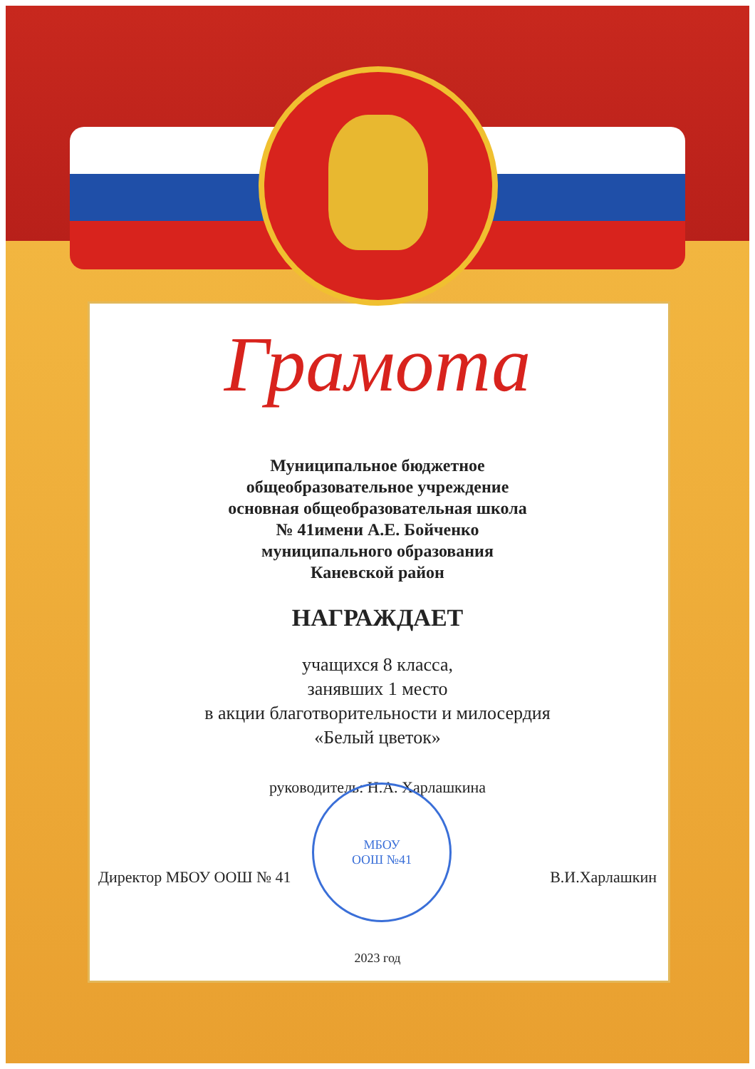Грамота
Муниципальное бюджетное
общеобразовательное учреждение
основная общеобразовательная школа
№ 41имени А.Е. Бойченко
муниципального образования
Каневской район
НАГРАЖДАЕТ
учащихся 8 класса,
занявших 1 место
в акции благотворительности и милосердия
«Белый цветок»
руководитель: Н.А. Харлашкина
Директор МБОУ ООШ № 41 В.И.Харлашкин
2023 год
МБОУ
ООШ №41